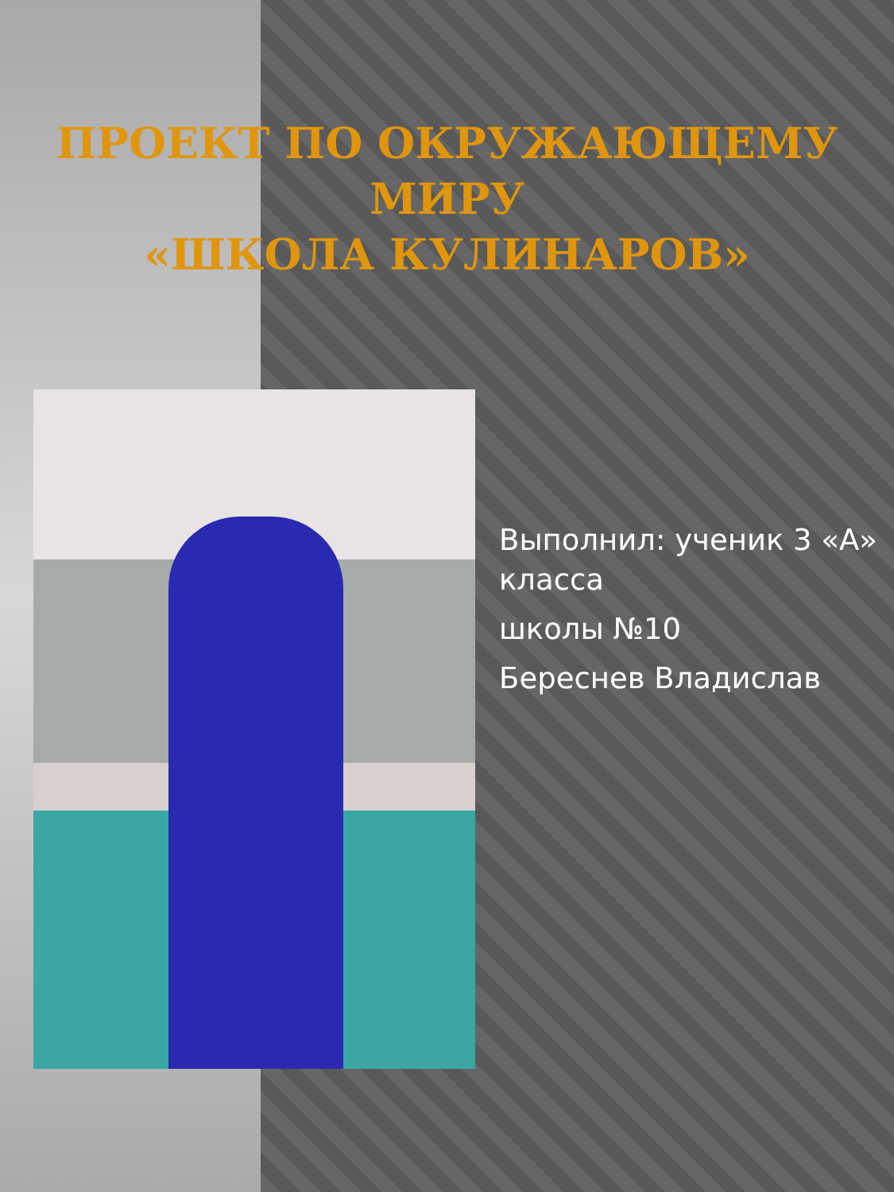ПРОЕКТ ПО ОКРУЖАЮЩЕМУ
МИРУ
«ШКОЛА КУЛИНАРОВ»
Выполнил: ученик 3 «А» класса
школы №10
Береснев Владислав